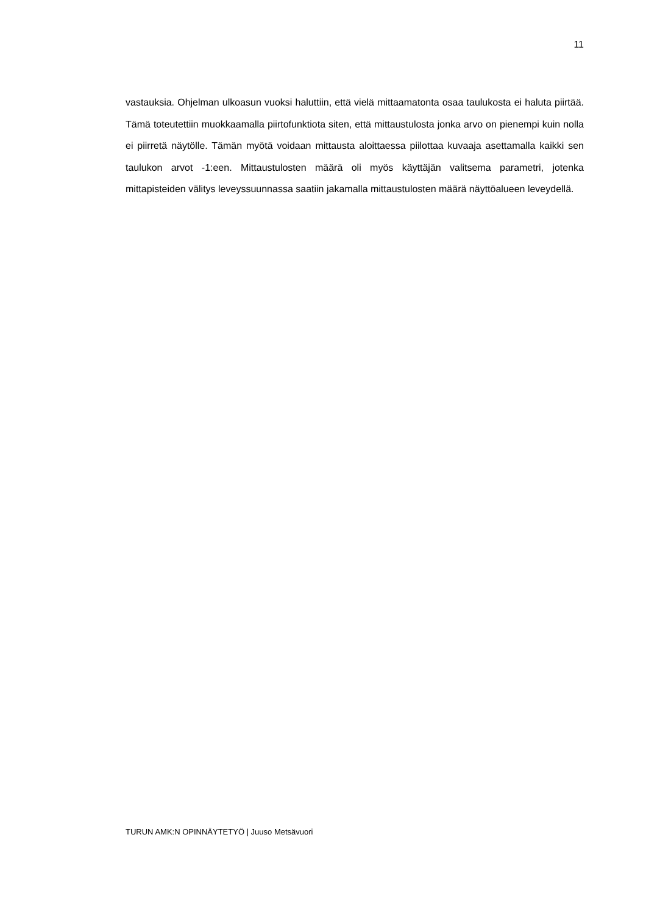11
vastauksia. Ohjelman ulkoasun vuoksi haluttiin, että vielä mittaamatonta osaa taulukosta ei haluta piirtää. Tämä toteutettiin muokkaamalla piirtofunktiota siten, että mittaustulosta jonka arvo on pienempi kuin nolla ei piirretä näytölle. Tämän myötä voidaan mittausta aloittaessa piilottaa kuvaaja asettamalla kaikki sen taulukon arvot -1:een. Mittaustulosten määrä oli myös käyttäjän valitsema parametri, jotenka mittapisteiden välitys leveyssuunnassa saatiin jakamalla mittaustulosten määrä näyttöalueen leveydellä.
TURUN AMK:N OPINNÄYTETYÖ | Juuso Metsävuori